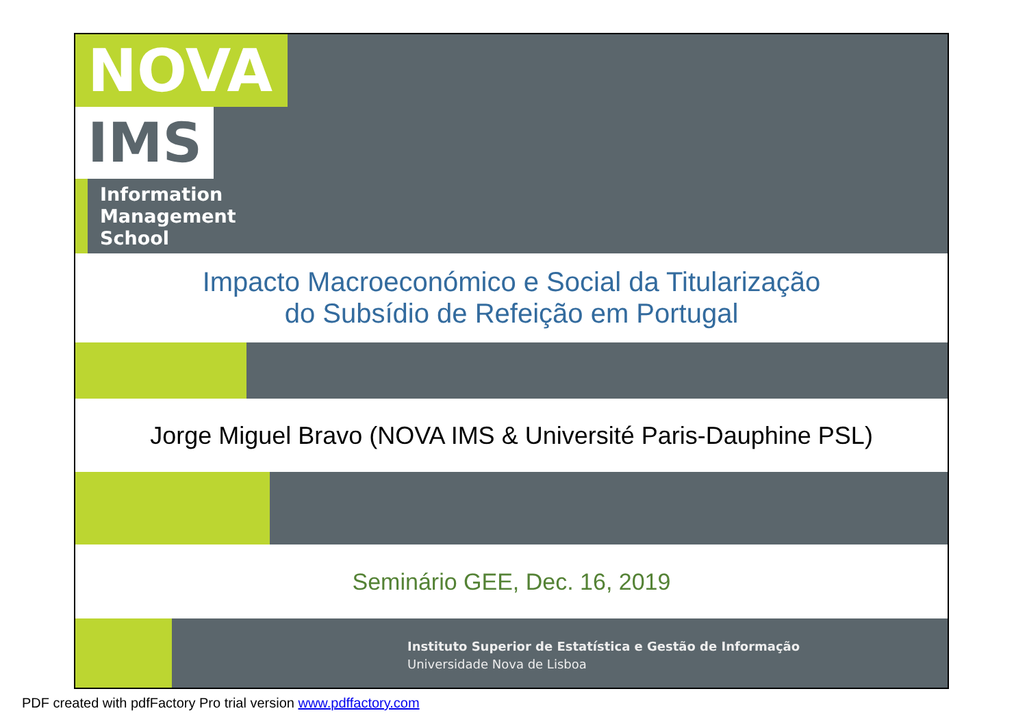NOVA
IMS
Information
Management
School
Impacto Macroeconómico e Social da Titularização
do Subsídio de Refeição em Portugal
Jorge Miguel Bravo (NOVA IMS & Université Paris-Dauphine PSL)
Seminário GEE, Dec. 16, 2019
Instituto Superior de Estatística e Gestão de Informação
Universidade Nova de Lisboa
PDF created with pdfFactory Pro trial version www.pdffactory.com